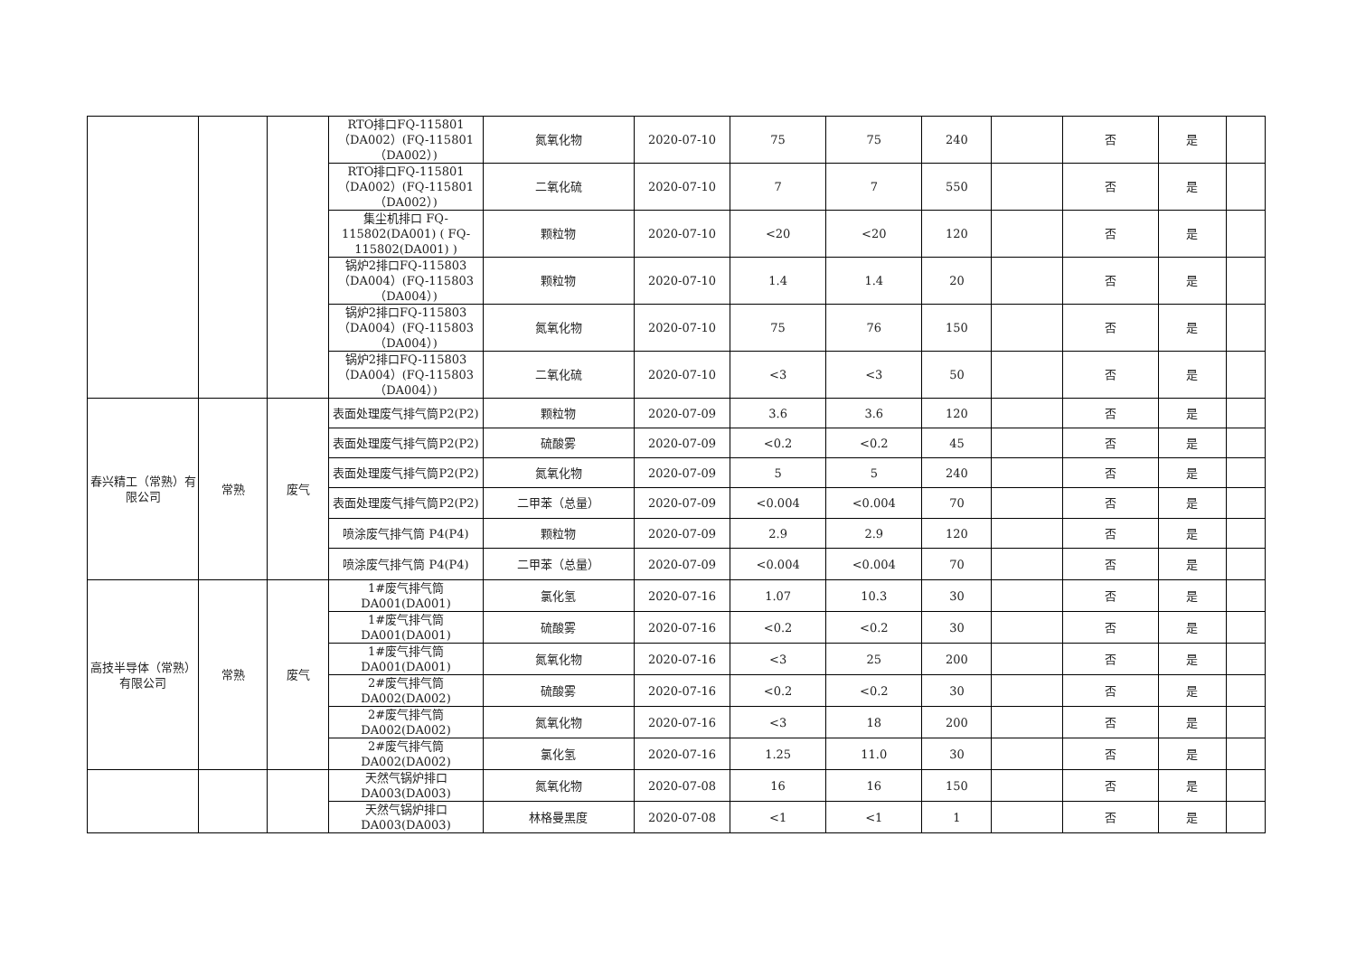| | | | RTO排口FQ-115801（DA002）(FQ-115801（DA002）) | 氮氧化物 | 2020-07-10 | 75 | 75 | 240 | | 否 | 是 | |
| | | | RTO排口FQ-115801（DA002）(FQ-115801（DA002）) | 二氧化硫 | 2020-07-10 | 7 | 7 | 550 | | 否 | 是 | |
| | | | 集尘机排口 FQ-115802(DA001) ( FQ-115802(DA001) ) | 颗粒物 | 2020-07-10 | <20 | <20 | 120 | | 否 | 是 | |
| | | | 锅炉2排口FQ-115803（DA004）(FQ-115803（DA004）) | 颗粒物 | 2020-07-10 | 1.4 | 1.4 | 20 | | 否 | 是 | |
| | | | 锅炉2排口FQ-115803（DA004）(FQ-115803（DA004）) | 氮氧化物 | 2020-07-10 | 75 | 76 | 150 | | 否 | 是 | |
| | | | 锅炉2排口FQ-115803（DA004）(FQ-115803（DA004）) | 二氧化硫 | 2020-07-10 | <3 | <3 | 50 | | 否 | 是 | |
| 春兴精工（常熟）有限公司 | 常熟 | 废气 | 表面处理废气排气筒P2(P2) | 颗粒物 | 2020-07-09 | 3.6 | 3.6 | 120 | | 否 | 是 | |
| | | | 表面处理废气排气筒P2(P2) | 硫酸雾 | 2020-07-09 | <0.2 | <0.2 | 45 | | 否 | 是 | |
| | | | 表面处理废气排气筒P2(P2) | 氮氧化物 | 2020-07-09 | 5 | 5 | 240 | | 否 | 是 | |
| | | | 表面处理废气排气筒P2(P2) | 二甲苯（总量） | 2020-07-09 | <0.004 | <0.004 | 70 | | 否 | 是 | |
| | | | 喷涂废气排气筒 P4(P4) | 颗粒物 | 2020-07-09 | 2.9 | 2.9 | 120 | | 否 | 是 | |
| | | | 喷涂废气排气筒 P4(P4) | 二甲苯（总量） | 2020-07-09 | <0.004 | <0.004 | 70 | | 否 | 是 | |
| 高技半导体（常熟）有限公司 | 常熟 | 废气 | 1#废气排气筒DA001(DA001) | 氯化氢 | 2020-07-16 | 1.07 | 10.3 | 30 | | 否 | 是 | |
| | | | 1#废气排气筒DA001(DA001) | 硫酸雾 | 2020-07-16 | <0.2 | <0.2 | 30 | | 否 | 是 | |
| | | | 1#废气排气筒DA001(DA001) | 氮氧化物 | 2020-07-16 | <3 | 25 | 200 | | 否 | 是 | |
| | | | 2#废气排气筒DA002(DA002) | 硫酸雾 | 2020-07-16 | <0.2 | <0.2 | 30 | | 否 | 是 | |
| | | | 2#废气排气筒DA002(DA002) | 氮氧化物 | 2020-07-16 | <3 | 18 | 200 | | 否 | 是 | |
| | | | 2#废气排气筒DA002(DA002) | 氯化氢 | 2020-07-16 | 1.25 | 11.0 | 30 | | 否 | 是 | |
| | | | 天然气锅炉排口DA003(DA003) | 氮氧化物 | 2020-07-08 | 16 | 16 | 150 | | 否 | 是 | |
| | | | 天然气锅炉排口DA003(DA003) | 林格曼黑度 | 2020-07-08 | <1 | <1 | 1 | | 否 | 是 | |